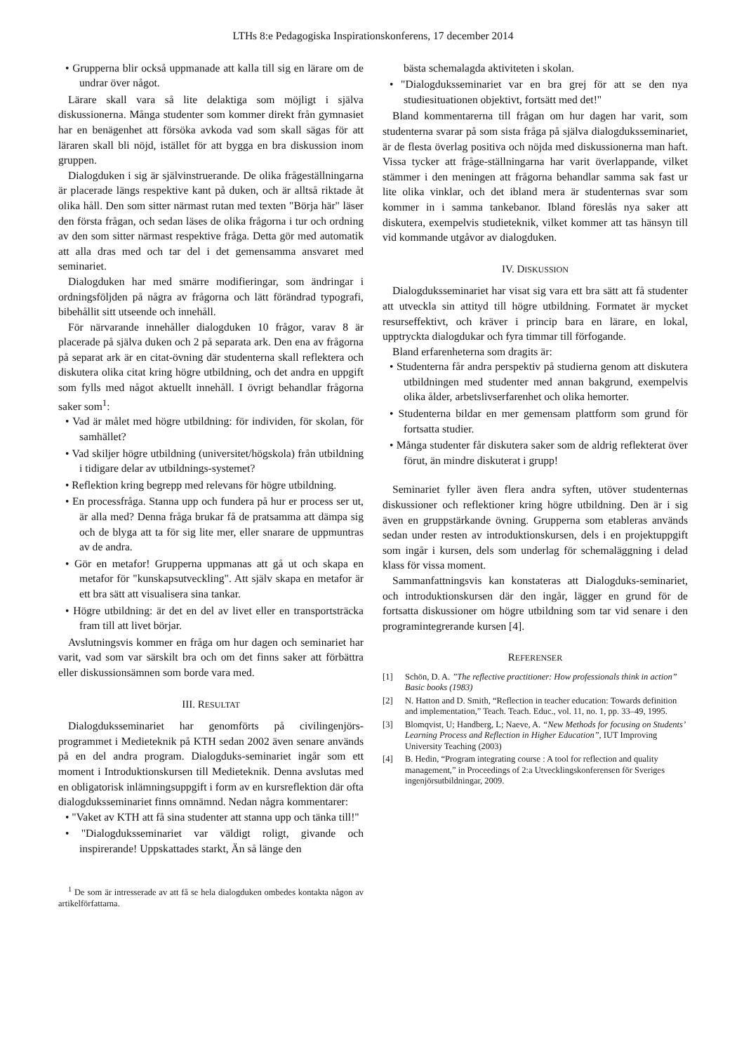LTHs 8:e Pedagogiska Inspirationskonferens, 17 december 2014
• Grupperna blir också uppmanade att kalla till sig en lärare om de undrar över något.
Lärare skall vara så lite delaktiga som möjligt i själva diskussionerna. Många studenter som kommer direkt från gymnasiet har en benägenhet att försöka avkoda vad som skall sägas för att läraren skall bli nöjd, istället för att bygga en bra diskussion inom gruppen.
Dialogduken i sig är självinstruerande. De olika frågeställningarna är placerade längs respektive kant på duken, och är alltså riktade åt olika håll. Den som sitter närmast rutan med texten "Börja här" läser den första frågan, och sedan läses de olika frågorna i tur och ordning av den som sitter närmast respektive fråga. Detta gör med automatik att alla dras med och tar del i det gemensamma ansvaret med seminariet.
Dialogduken har med smärre modifieringar, som ändringar i ordningsföljden på några av frågorna och lätt förändrad typografi, bibehållit sitt utseende och innehåll.
För närvarande innehåller dialogduken 10 frågor, varav 8 är placerade på själva duken och 2 på separata ark. Den ena av frågorna på separat ark är en citat-övning där studenterna skall reflektera och diskutera olika citat kring högre utbildning, och det andra en uppgift som fylls med något aktuellt innehåll. I övrigt behandlar frågorna saker som<sup>1</sup>:
• Vad är målet med högre utbildning: för individen, för skolan, för samhället?
• Vad skiljer högre utbildning (universitet/högskola) från utbildning i tidigare delar av utbildnings-systemet?
• Reflektion kring begrepp med relevans för högre utbildning.
• En processfråga. Stanna upp och fundera på hur er process ser ut, är alla med? Denna fråga brukar få de pratsamma att dämpa sig och de blyga att ta för sig lite mer, eller snarare de uppmuntras av de andra.
• Gör en metafor! Grupperna uppmanas att gå ut och skapa en metafor för "kunskapsutveckling". Att själv skapa en metafor är ett bra sätt att visualisera sina tankar.
• Högre utbildning: är det en del av livet eller en transportsträcka fram till att livet börjar.
Avslutningsvis kommer en fråga om hur dagen och seminariet har varit, vad som var särskilt bra och om det finns saker att förbättra eller diskussionsämnen som borde vara med.
III. RESULTAT
Dialogduksseminariet har genomförts på civilingenjörs-programmet i Medieteknik på KTH sedan 2002 även senare används på en del andra program. Dialogduks-seminariet ingår som ett moment i Introduktionskursen till Medieteknik. Denna avslutas med en obligatorisk inlämningsuppgift i form av en kursreflektion där ofta dialogduksseminariet finns omnämnd. Nedan några kommentarer:
• "Vaket av KTH att få sina studenter att stanna upp och tänka till!"
• "Dialogduksseminariet var väldigt roligt, givande och inspirerande! Uppskattades starkt, Än så länge den
<sup>1</sup> De som är intresserade av att få se hela dialogduken ombedes kontakta någon av artikelförfattarna.
bästa schemalagda aktiviteten i skolan.
• "Dialogduksseminariet var en bra grej för att se den nya studiesituationen objektivt, fortsätt med det!"
Bland kommentarerna till frågan om hur dagen har varit, som studenterna svarar på som sista fråga på själva dialogduksseminariet, är de flesta överlag positiva och nöjda med diskussionerna man haft. Vissa tycker att fråge-ställningarna har varit överlappande, vilket stämmer i den meningen att frågorna behandlar samma sak fast ur lite olika vinklar, och det ibland mera är studenternas svar som kommer in i samma tankebanor. Ibland föreslås nya saker att diskutera, exempelvis studieteknik, vilket kommer att tas hänsyn till vid kommande utgåvor av dialogduken.
IV. DISKUSSION
Dialogduksseminariet har visat sig vara ett bra sätt att få studenter att utveckla sin attityd till högre utbildning. Formatet är mycket resurseffektivt, och kräver i princip bara en lärare, en lokal, upptryckta dialogdukar och fyra timmar till förfogande.
Bland erfarenheterna som dragits är:
• Studenterna får andra perspektiv på studierna genom att diskutera utbildningen med studenter med annan bakgrund, exempelvis olika ålder, arbetslivserfarenhet och olika hemorter.
• Studenterna bildar en mer gemensam plattform som grund för fortsatta studier.
• Många studenter får diskutera saker som de aldrig reflekterat över förut, än mindre diskuterat i grupp!
Seminariet fyller även flera andra syften, utöver studenternas diskussioner och reflektioner kring högre utbildning. Den är i sig även en gruppstärkande övning. Grupperna som etableras används sedan under resten av introduktionskursen, dels i en projektuppgift som ingår i kursen, dels som underlag för schemaläggning i delad klass för vissa moment.
Sammanfattningsvis kan konstateras att Dialogduks-seminariet, och introduktionskursen där den ingår, lägger en grund för de fortsatta diskussioner om högre utbildning som tar vid senare i den programintegrerande kursen [4].
REFERENSER
[1] Schön, D. A. ”The reflective practitioner: How professionals think in action” Basic books (1983)
[2] N. Hatton and D. Smith, “Reflection in teacher education: Towards definition and implementation,” Teach. Teach. Educ., vol. 11, no. 1, pp. 33–49, 1995.
[3] Blomqvist, U; Handberg, L; Naeve, A. “New Methods for focusing on Students’ Learning Process and Reflection in Higher Education”, IUT Improving University Teaching (2003)
[4] B. Hedin, “Program integrating course : A tool for reflection and quality management,” in Proceedings of 2:a Utvecklingskonferensen för Sveriges ingenjörsutbildningar, 2009.